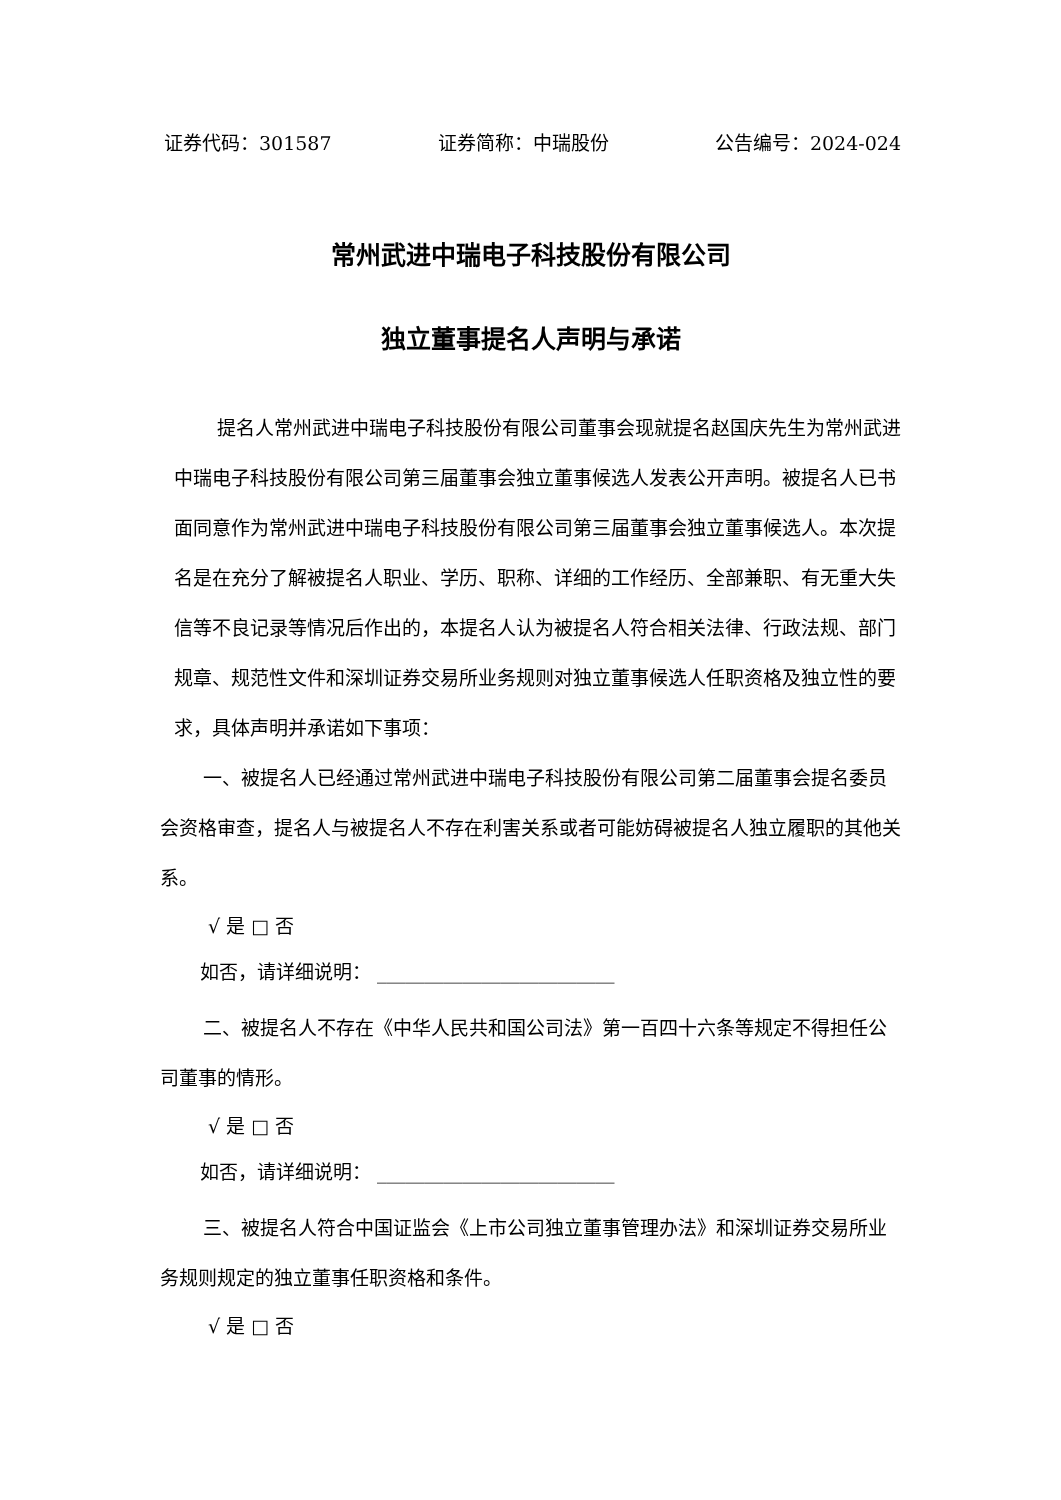证券代码：301587 证券简称：中瑞股份 公告编号：2024-024
常州武进中瑞电子科技股份有限公司
独立董事提名人声明与承诺
提名人常州武进中瑞电子科技股份有限公司董事会现就提名赵国庆先生为常州武进中瑞电子科技股份有限公司第三届董事会独立董事候选人发表公开声明。被提名人已书面同意作为常州武进中瑞电子科技股份有限公司第三届董事会独立董事候选人。本次提名是在充分了解被提名人职业、学历、职称、详细的工作经历、全部兼职、有无重大失信等不良记录等情况后作出的，本提名人认为被提名人符合相关法律、行政法规、部门规章、规范性文件和深圳证券交易所业务规则对独立董事候选人任职资格及独立性的要求，具体声明并承诺如下事项：
一、被提名人已经通过常州武进中瑞电子科技股份有限公司第二届董事会提名委员会资格审查，提名人与被提名人不存在利害关系或者可能妨碍被提名人独立履职的其他关系。
√ 是 □ 否
如否，请详细说明： _________________________
二、被提名人不存在《中华人民共和国公司法》第一百四十六条等规定不得担任公司董事的情形。
√ 是 □ 否
如否，请详细说明： _________________________
三、被提名人符合中国证监会《上市公司独立董事管理办法》和深圳证券交易所业务规则规定的独立董事任职资格和条件。
√ 是 □ 否